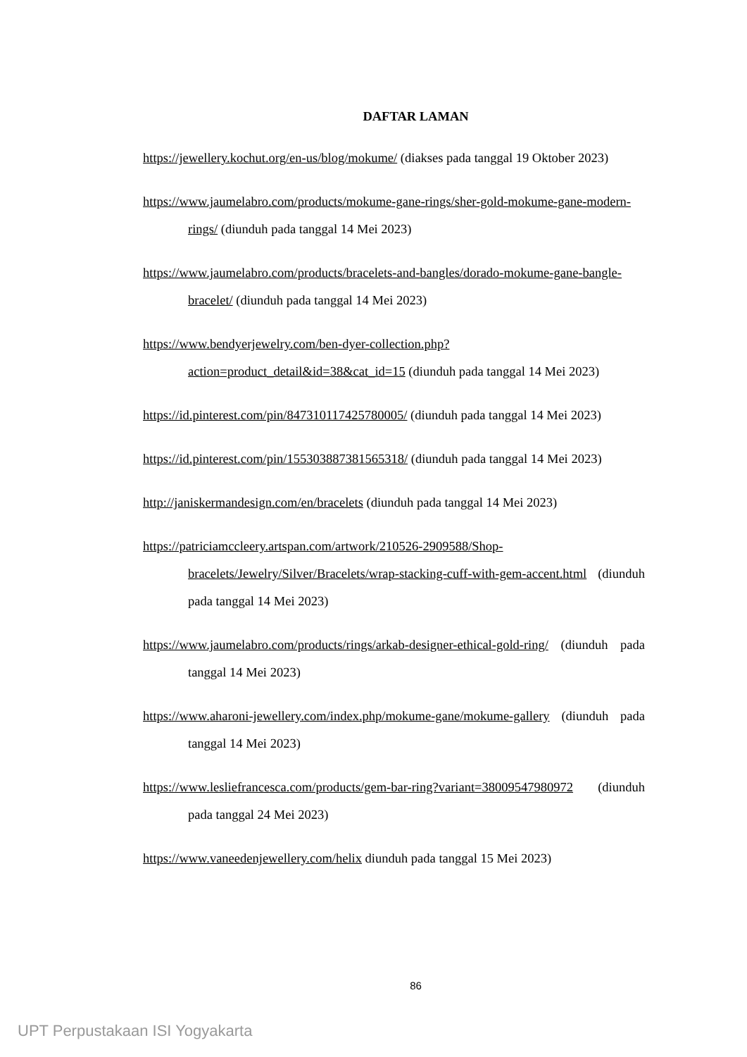DAFTAR LAMAN
https://jewellery.kochut.org/en-us/blog/mokume/ (diakses pada tanggal 19 Oktober 2023)
https://www.jaumelabro.com/products/mokume-gane-rings/sher-gold-mokume-gane-modern-rings/ (diunduh pada tanggal 14 Mei 2023)
https://www.jaumelabro.com/products/bracelets-and-bangles/dorado-mokume-gane-bangle-bracelet/ (diunduh pada tanggal 14 Mei 2023)
https://www.bendyerjewelry.com/ben-dyer-collection.php?action=product_detail&id=38&cat_id=15 (diunduh pada tanggal 14 Mei 2023)
https://id.pinterest.com/pin/847310117425780005/ (diunduh pada tanggal 14 Mei 2023)
https://id.pinterest.com/pin/155303887381565318/ (diunduh pada tanggal 14 Mei 2023)
http://janiskermandesign.com/en/bracelets (diunduh pada tanggal 14 Mei 2023)
https://patriciamccleery.artspan.com/artwork/210526-2909588/Shop-bracelets/Jewelry/Silver/Bracelets/wrap-stacking-cuff-with-gem-accent.html (diunduh pada tanggal 14 Mei 2023)
https://www.jaumelabro.com/products/rings/arkab-designer-ethical-gold-ring/ (diunduh pada tanggal 14 Mei 2023)
https://www.aharoni-jewellery.com/index.php/mokume-gane/mokume-gallery (diunduh pada tanggal 14 Mei 2023)
https://www.lesliefrancesca.com/products/gem-bar-ring?variant=38009547980972 (diunduh pada tanggal 24 Mei 2023)
https://www.vaneedenjewellery.com/helix diunduh pada tanggal 15 Mei 2023)
86
UPT Perpustakaan ISI Yogyakarta